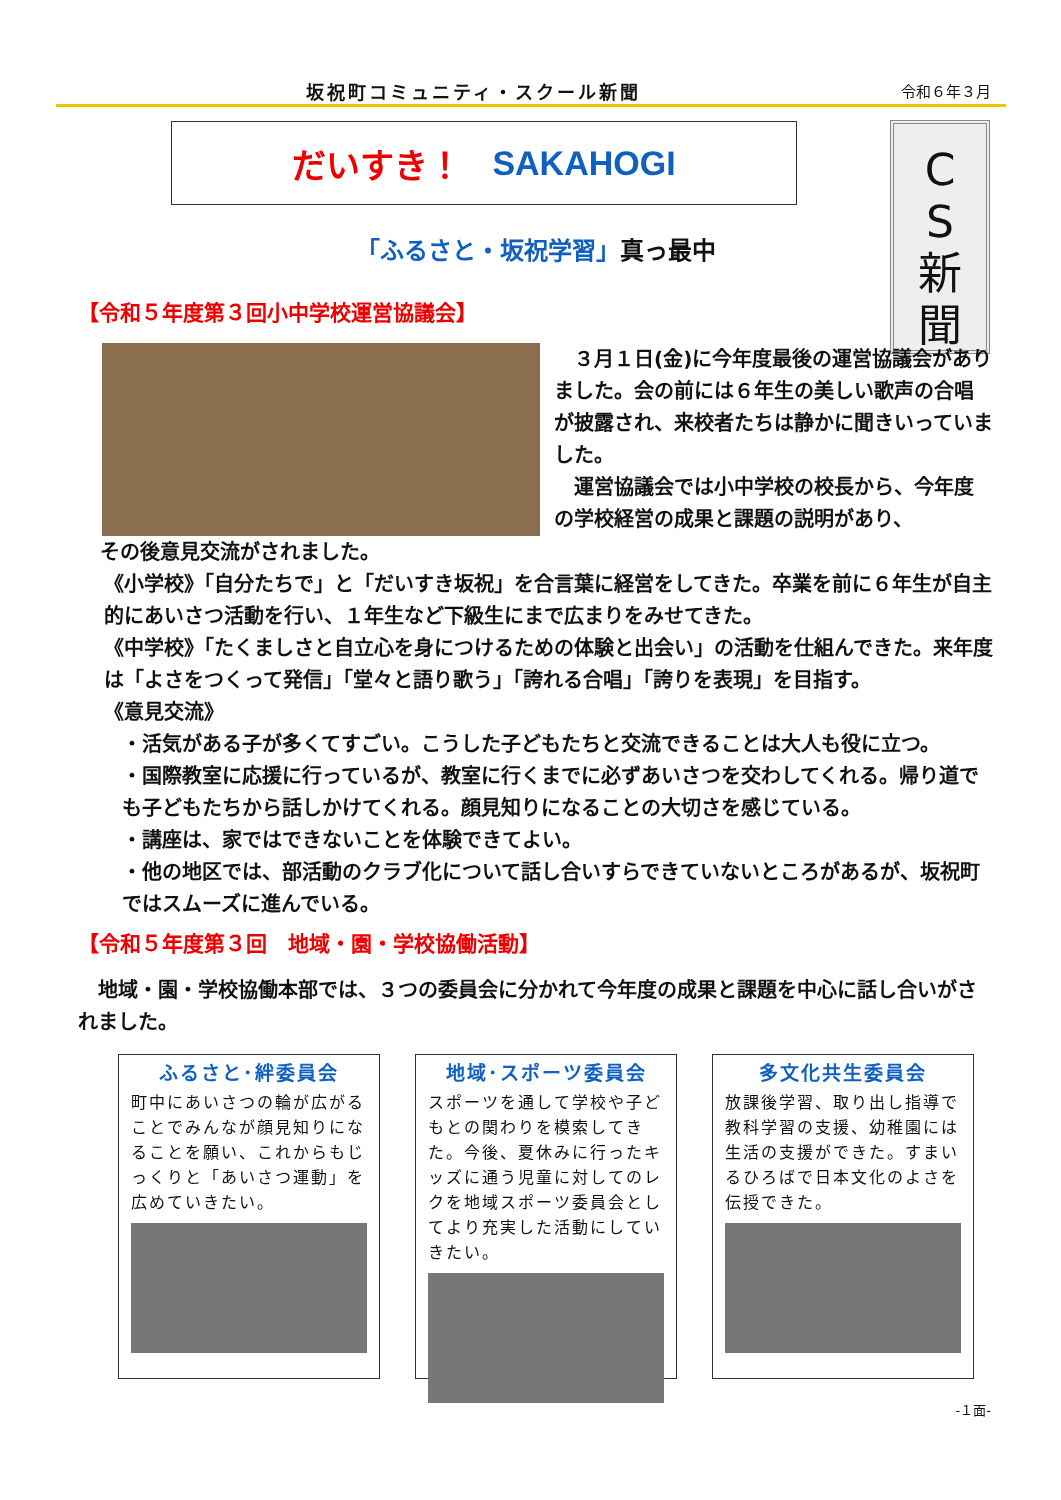坂祝町コミュニティ・スクール新聞 令和６年３月
だいすき！ SAKAHOGI
C
S
新
聞
「ふるさと・坂祝学習」真っ最中
【令和５年度第３回小中学校運営協議会】
　３月１日(金)に今年度最後の運営協議会がありました。会の前には６年生の美しい歌声の合唱が披露され、来校者たちは静かに聞きいっていました。
　運営協議会では小中学校の校長から、今年度の学校経営の成果と課題の説明があり、
その後意見交流がされました。
《小学校》「自分たちで」と「だいすき坂祝」を合言葉に経営をしてきた。卒業を前に６年生が自主的にあいさつ活動を行い、１年生など下級生にまで広まりをみせてきた。
《中学校》「たくましさと自立心を身につけるための体験と出会い」の活動を仕組んできた。来年度は「よさをつくって発信」「堂々と語り歌う」「誇れる合唱」「誇りを表現」を目指す。
《意見交流》
・活気がある子が多くてすごい。こうした子どもたちと交流できることは大人も役に立つ。
・国際教室に応援に行っているが、教室に行くまでに必ずあいさつを交わしてくれる。帰り道でも子どもたちから話しかけてくれる。顔見知りになることの大切さを感じている。
・講座は、家ではできないことを体験できてよい。
・他の地区では、部活動のクラブ化について話し合いすらできていないところがあるが、坂祝町ではスムーズに進んでいる。
【令和５年度第３回　地域・園・学校協働活動】
　地域・園・学校協働本部では、３つの委員会に分かれて今年度の成果と課題を中心に話し合いがされました。
ふるさと･絆委員会
町中にあいさつの輪が広がることでみんなが顔見知りになることを願い、これからもじっくりと「あいさつ運動」を広めていきたい。
地域･スポーツ委員会
スポーツを通して学校や子どもとの関わりを模索してきた。今後、夏休みに行ったキッズに通う児童に対してのレクを地域スポーツ委員会としてより充実した活動にしていきたい。
多文化共生委員会
放課後学習、取り出し指導で教科学習の支援、幼稚園には生活の支援ができた。すまいるひろばで日本文化のよさを伝授できた。
-１面-